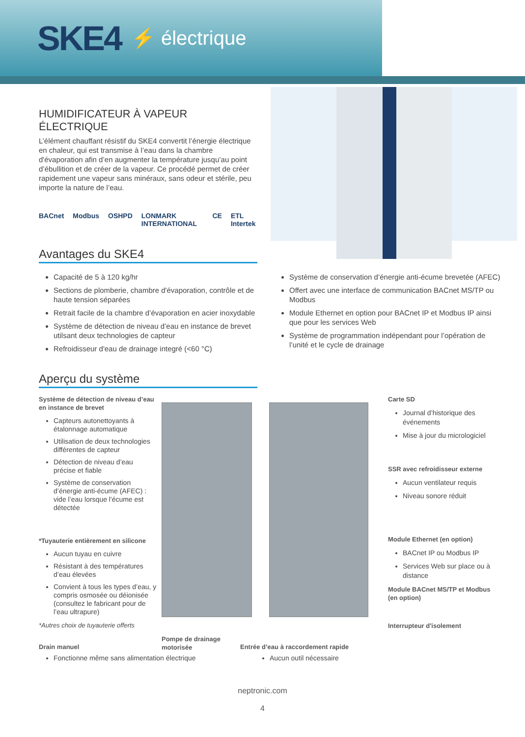SKE4 ⚡ électrique
HUMIDIFICATEUR À VAPEUR ÉLECTRIQUE
L’élément chauffant résistif du SKE4 convertit l’énergie électrique en chaleur, qui est transmise à l’eau dans la chambre d'évaporation afin d’en augmenter la température jusqu’au point d’ébullition et de créer de la vapeur. Ce procédé permet de créer rapidement une vapeur sans minéraux, sans odeur et stérile, peu importe la nature de l’eau.
BACnet Modbus OSHPD LONMARK INTERNATIONAL CE ETL Intertek
Avantages du SKE4
Capacité de 5 à 120 kg/hr
Sections de plomberie, chambre d'évaporation, contrôle et de haute tension séparées
Retrait facile de la chambre d’évaporation en acier inoxydable
Système de détection de niveau d’eau en instance de brevet utilsant deux technologies de capteur
Refroidisseur d'eau de drainage integré (<60 °C)
Système de conservation d’énergie anti-écume brevetée (AFEC)
Offert avec une interface de communication BACnet MS/TP ou Modbus
Module Ethernet en option pour BACnet IP et Modbus IP ainsi que pour les services Web
Système de programmation indépendant pour l’opération de l’unité et le cycle de drainage
Aperçu du système
Système de détection de niveau d’eau en instance de brevet
Capteurs autonettoyants à étalonnage automatique
Utilisation de deux technologies différentes de capteur
Détection de niveau d’eau précise et fiable
Système de conservation d’énergie anti-écume (AFEC) : vide l’eau lorsque l'écume est détectée
*Tuyauterie entièrement en silicone
Aucun tuyau en cuivre
Résistant à des températures d’eau élevées
Convient à tous les types d’eau, y compris osmosée ou déionisée (consultez le fabricant pour de l’eau ultrapure)
*Autres choix de tuyauterie offerts
Carte SD
Journal d’historique des événements
Mise à jour du micrologiciel
SSR avec refroidisseur externe
Aucun ventilateur requis
Niveau sonore réduit
Module Ethernet (en option)
BACnet IP ou Modbus IP
Services Web sur place ou à distance
Module BACnet MS/TP et Modbus (en option)
Interrupteur d'isolement
Drain manuel
Pompe de drainage motorisée
Entrée d’eau à raccordement rapide
Fonctionne même sans alimentation électrique Aucun outil nécessaire
neptronic.com
4